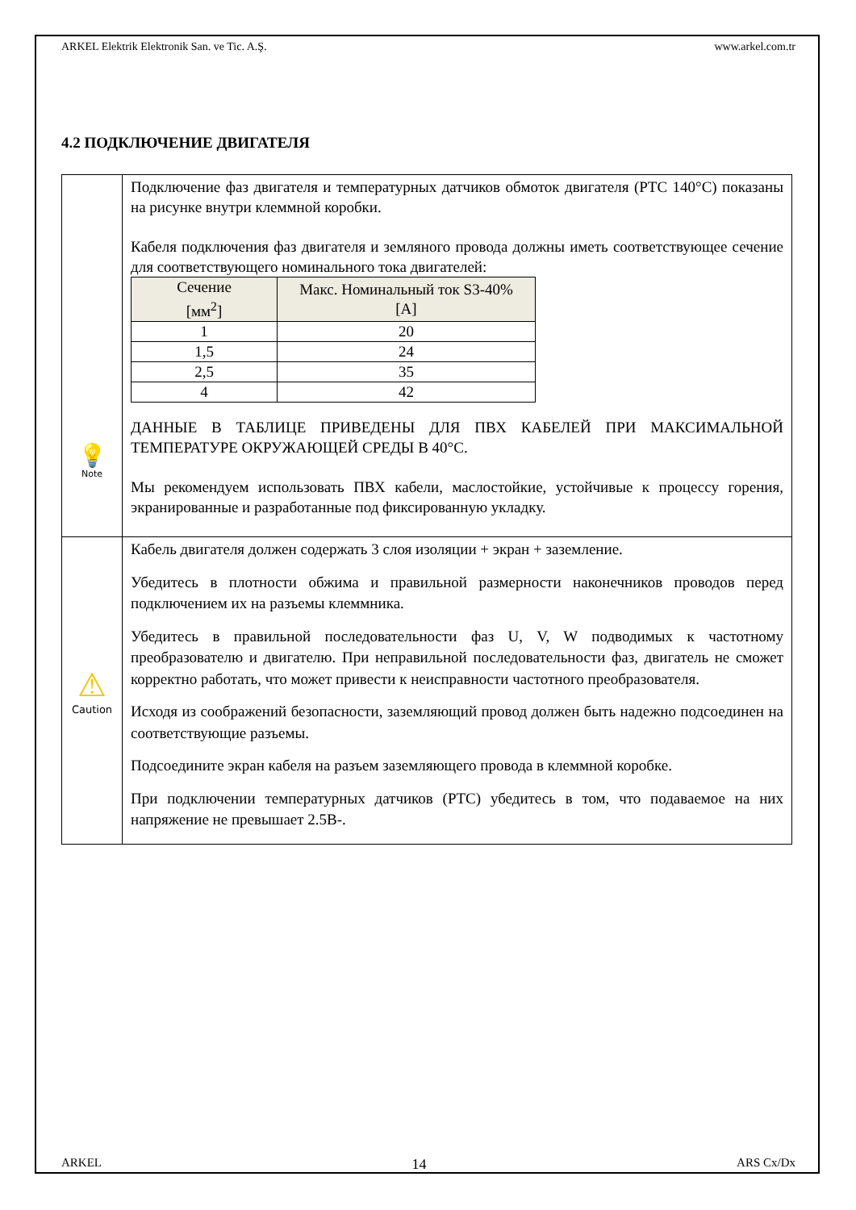ARKEL Elektrik Elektronik San. ve Tic. A.Ş. www.arkel.com.tr
4.2 ПОДКЛЮЧЕНИЕ ДВИГАТЕЛЯ
| 💡 Note | Подключение фаз двигателя и температурных датчиков обмоток двигателя (PTC 140°C) показаны на рисунке внутри клеммной коробки. Кабеля подключения фаз двигателя и земляного провода должны иметь соответствующее сечение для соответствующего номинального тока двигателей: / Сечение [мм<sup>2</sup>] / Макс. Номинальный ток S3-40% [A] / / --- / --- / / 1 / 20 / / 1,5 / 24 / / 2,5 / 35 / / 4 / 42 / ДАННЫЕ В ТАБЛИЦЕ ПРИВЕДЕНЫ ДЛЯ ПВХ КАБЕЛЕЙ ПРИ МАКСИМАЛЬНОЙ ТЕМПЕРАТУРЕ ОКРУЖАЮЩЕЙ СРЕДЫ В 40°C. Мы рекомендуем использовать ПВХ кабели, маслостойкие, устойчивые к процессу горения, экранированные и разработанные под фиксированную укладку. |
| ⚠ Caution | Кабель двигателя должен содержать 3 слоя изоляции + экран + заземление. Убедитесь в плотности обжима и правильной размерности наконечников проводов перед подключением их на разъемы клеммника. Убедитесь в правильной последовательности фаз U, V, W подводимых к частотному преобразователю и двигателю. При неправильной последовательности фаз, двигатель не сможет корректно работать, что может привести к неисправности частотного преобразователя. Исходя из соображений безопасности, заземляющий провод должен быть надежно подсоединен на соответствующие разъемы. Подсоедините экран кабеля на разъем заземляющего провода в клеммной коробке. При подключении температурных датчиков (PTC) убедитесь в том, что подаваемое на них напряжение не превышает 2.5В-. |
ARKEL 14 ARS Cx/Dx